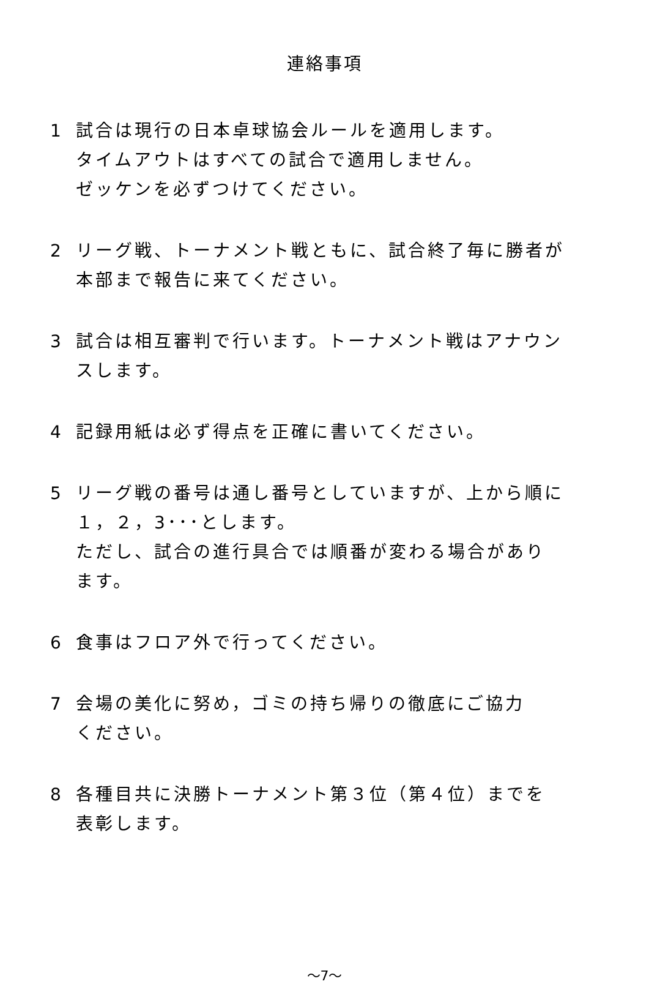連絡事項
1 試合は現行の日本卓球協会ルールを適用します。
タイムアウトはすべての試合で適用しません。
ゼッケンを必ずつけてください。
2 リーグ戦、トーナメント戦ともに、試合終了毎に勝者が
本部まで報告に来てください。
3 試合は相互審判で行います。トーナメント戦はアナウン
スします。
4 記録用紙は必ず得点を正確に書いてください。
5 リーグ戦の番号は通し番号としていますが、上から順に
１，２，3･･･とします。
ただし、試合の進行具合では順番が変わる場合があり
ます。
6 食事はフロア外で行ってください。
7 会場の美化に努め，ゴミの持ち帰りの徹底にご協力
ください。
8 各種目共に決勝トーナメント第３位（第４位）までを
表彰します。
～7～